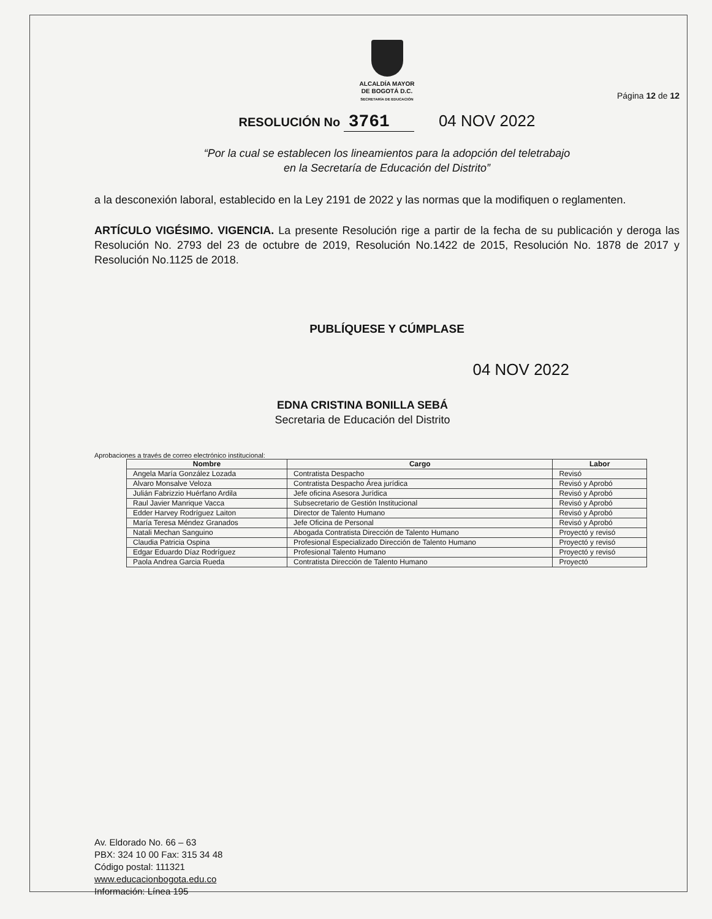ALCALDÍA MAYOR
DE BOGOTÁ D.C.
SECRETARÍA DE EDUCACIÓN
Página 12 de 12
RESOLUCIÓN No 3761 04 NOV 2022
“Por la cual se establecen los lineamientos para la adopción del teletrabajo
en la Secretaría de Educación del Distrito”
a la desconexión laboral, establecido en la Ley 2191 de 2022 y las normas que la modifiquen o reglamenten.
ARTÍCULO VIGÉSIMO. VIGENCIA. La presente Resolución rige a partir de la fecha de su publicación y deroga las Resolución No. 2793 del 23 de octubre de 2019, Resolución No.1422 de 2015, Resolución No. 1878 de 2017 y Resolución No.1125 de 2018.
PUBLÍQUESE Y CÚMPLASE
04 NOV 2022
EDNA CRISTINA BONILLA SEBÁ
Secretaria de Educación del Distrito
Aprobaciones a través de correo electrónico institucional:
| Nombre | Cargo | Labor |
| --- | --- | --- |
| Angela María González Lozada | Contratista Despacho | Revisó |
| Alvaro Monsalve Veloza | Contratista Despacho Área jurídica | Revisó y Aprobó |
| Julián Fabrizzio Huérfano Ardila | Jefe oficina Asesora Jurídica | Revisó y Aprobó |
| Raul Javier Manrique Vacca | Subsecretario de Gestión Institucional | Revisó y Aprobó |
| Edder Harvey Rodríguez Laiton | Director de Talento Humano | Revisó y Aprobó |
| María Teresa Méndez Granados | Jefe Oficina de Personal | Revisó y Aprobó |
| Natali Mechan Sanguino | Abogada Contratista Dirección de Talento Humano | Proyectó y revisó |
| Claudia Patricia Ospina | Profesional Especializado Dirección de Talento Humano | Proyectó y revisó |
| Edgar Eduardo Díaz Rodríguez | Profesional Talento Humano | Proyectó y revisó |
| Paola Andrea Garcia Rueda | Contratista Dirección de Talento Humano | Proyectó |
Av. Eldorado No. 66 – 63
PBX: 324 10 00 Fax: 315 34 48
Código postal: 111321
www.educacionbogota.edu.co
Información: Línea 195